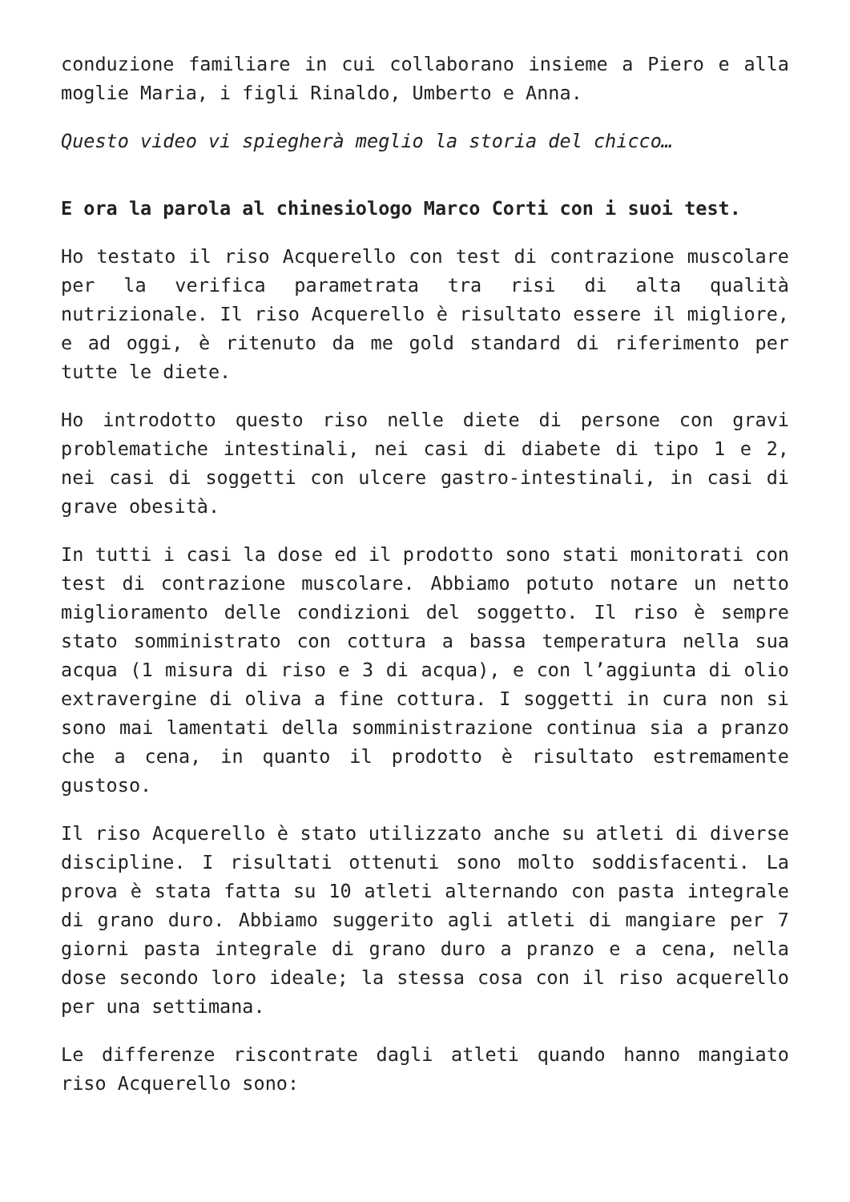conduzione familiare in cui collaborano insieme a Piero e alla moglie Maria, i figli Rinaldo, Umberto e Anna.
Questo video vi spiegherà meglio la storia del chicco…
E ora la parola al chinesiologo Marco Corti con i suoi test.
Ho testato il riso Acquerello con test di contrazione muscolare per la verifica parametrata tra risi di alta qualità nutrizionale. Il riso Acquerello è risultato essere il migliore, e ad oggi, è ritenuto da me gold standard di riferimento per tutte le diete.
Ho introdotto questo riso nelle diete di persone con gravi problematiche intestinali, nei casi di diabete di tipo 1 e 2, nei casi di soggetti con ulcere gastro-intestinali, in casi di grave obesità.
In tutti i casi la dose ed il prodotto sono stati monitorati con test di contrazione muscolare. Abbiamo potuto notare un netto miglioramento delle condizioni del soggetto. Il riso è sempre stato somministrato con cottura a bassa temperatura nella sua acqua (1 misura di riso e 3 di acqua), e con l’aggiunta di olio extravergine di oliva a fine cottura. I soggetti in cura non si sono mai lamentati della somministrazione continua sia a pranzo che a cena, in quanto il prodotto è risultato estremamente gustoso.
Il riso Acquerello è stato utilizzato anche su atleti di diverse discipline. I risultati ottenuti sono molto soddisfacenti. La prova è stata fatta su 10 atleti alternando con pasta integrale di grano duro. Abbiamo suggerito agli atleti di mangiare per 7 giorni pasta integrale di grano duro a pranzo e a cena, nella dose secondo loro ideale; la stessa cosa con il riso acquerello per una settimana.
Le differenze riscontrate dagli atleti quando hanno mangiato riso Acquerello sono: